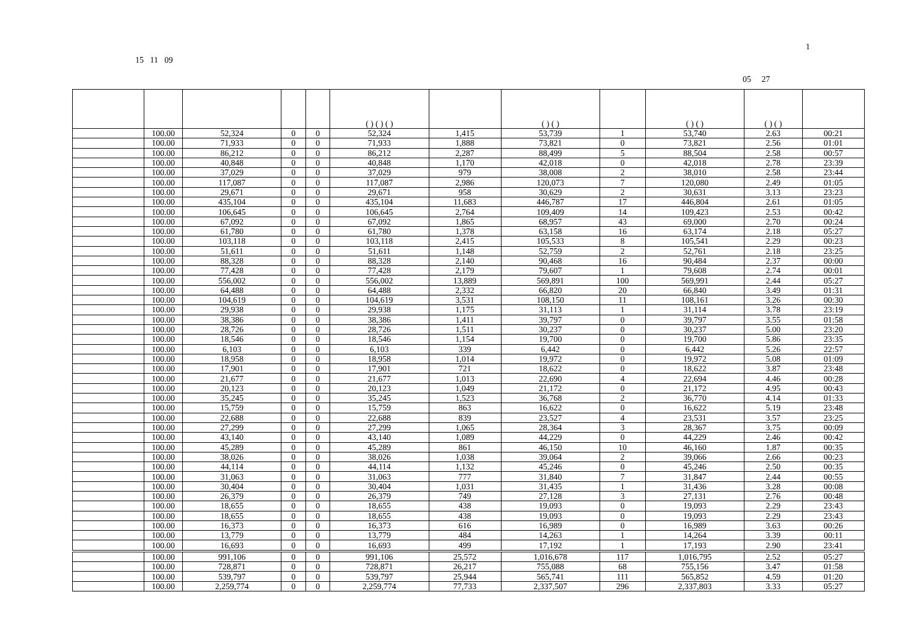1
15 11 09
05 27
| | | | | | ( ) ( ) ( ) | | ( ) ( ) | | ( ) ( ) | ( ) ( ) | |
| --- | --- | --- | --- | --- | --- | --- | --- | --- | --- | --- | --- |
| | 100.00 | 52,324 | 0 | 0 | 52,324 | 1,415 | 53,739 | 1 | 53,740 | 2.63 | 00:21 |
| | 100.00 | 71,933 | 0 | 0 | 71,933 | 1,888 | 73,821 | 0 | 73,821 | 2.56 | 01:01 |
| | 100.00 | 86,212 | 0 | 0 | 86,212 | 2,287 | 88,499 | 5 | 88,504 | 2.58 | 00:57 |
| | 100.00 | 40,848 | 0 | 0 | 40,848 | 1,170 | 42,018 | 0 | 42,018 | 2.78 | 23:39 |
| | 100.00 | 37,029 | 0 | 0 | 37,029 | 979 | 38,008 | 2 | 38,010 | 2.58 | 23:44 |
| | 100.00 | 117,087 | 0 | 0 | 117,087 | 2,986 | 120,073 | 7 | 120,080 | 2.49 | 01:05 |
| | 100.00 | 29,671 | 0 | 0 | 29,671 | 958 | 30,629 | 2 | 30,631 | 3.13 | 23:23 |
| | 100.00 | 435,104 | 0 | 0 | 435,104 | 11,683 | 446,787 | 17 | 446,804 | 2.61 | 01:05 |
| | 100.00 | 106,645 | 0 | 0 | 106,645 | 2,764 | 109,409 | 14 | 109,423 | 2.53 | 00:42 |
| | 100.00 | 67,092 | 0 | 0 | 67,092 | 1,865 | 68,957 | 43 | 69,000 | 2.70 | 00:24 |
| | 100.00 | 61,780 | 0 | 0 | 61,780 | 1,378 | 63,158 | 16 | 63,174 | 2.18 | 05:27 |
| | 100.00 | 103,118 | 0 | 0 | 103,118 | 2,415 | 105,533 | 8 | 105,541 | 2.29 | 00:23 |
| | 100.00 | 51,611 | 0 | 0 | 51,611 | 1,148 | 52,759 | 2 | 52,761 | 2.18 | 23:25 |
| | 100.00 | 88,328 | 0 | 0 | 88,328 | 2,140 | 90,468 | 16 | 90,484 | 2.37 | 00:00 |
| | 100.00 | 77,428 | 0 | 0 | 77,428 | 2,179 | 79,607 | 1 | 79,608 | 2.74 | 00:01 |
| | 100.00 | 556,002 | 0 | 0 | 556,002 | 13,889 | 569,891 | 100 | 569,991 | 2.44 | 05:27 |
| | 100.00 | 64,488 | 0 | 0 | 64,488 | 2,332 | 66,820 | 20 | 66,840 | 3.49 | 01:31 |
| | 100.00 | 104,619 | 0 | 0 | 104,619 | 3,531 | 108,150 | 11 | 108,161 | 3.26 | 00:30 |
| | 100.00 | 29,938 | 0 | 0 | 29,938 | 1,175 | 31,113 | 1 | 31,114 | 3.78 | 23:19 |
| | 100.00 | 38,386 | 0 | 0 | 38,386 | 1,411 | 39,797 | 0 | 39,797 | 3.55 | 01:58 |
| | 100.00 | 28,726 | 0 | 0 | 28,726 | 1,511 | 30,237 | 0 | 30,237 | 5.00 | 23:20 |
| | 100.00 | 18,546 | 0 | 0 | 18,546 | 1,154 | 19,700 | 0 | 19,700 | 5.86 | 23:35 |
| | 100.00 | 6,103 | 0 | 0 | 6,103 | 339 | 6,442 | 0 | 6,442 | 5.26 | 22:57 |
| | 100.00 | 18,958 | 0 | 0 | 18,958 | 1,014 | 19,972 | 0 | 19,972 | 5.08 | 01:09 |
| | 100.00 | 17,901 | 0 | 0 | 17,901 | 721 | 18,622 | 0 | 18,622 | 3.87 | 23:48 |
| | 100.00 | 21,677 | 0 | 0 | 21,677 | 1,013 | 22,690 | 4 | 22,694 | 4.46 | 00:28 |
| | 100.00 | 20,123 | 0 | 0 | 20,123 | 1,049 | 21,172 | 0 | 21,172 | 4.95 | 00:43 |
| | 100.00 | 35,245 | 0 | 0 | 35,245 | 1,523 | 36,768 | 2 | 36,770 | 4.14 | 01:33 |
| | 100.00 | 15,759 | 0 | 0 | 15,759 | 863 | 16,622 | 0 | 16,622 | 5.19 | 23:48 |
| | 100.00 | 22,688 | 0 | 0 | 22,688 | 839 | 23,527 | 4 | 23,531 | 3.57 | 23:25 |
| | 100.00 | 27,299 | 0 | 0 | 27,299 | 1,065 | 28,364 | 3 | 28,367 | 3.75 | 00:09 |
| | 100.00 | 43,140 | 0 | 0 | 43,140 | 1,089 | 44,229 | 0 | 44,229 | 2.46 | 00:42 |
| | 100.00 | 45,289 | 0 | 0 | 45,289 | 861 | 46,150 | 10 | 46,160 | 1.87 | 00:35 |
| | 100.00 | 38,026 | 0 | 0 | 38,026 | 1,038 | 39,064 | 2 | 39,066 | 2.66 | 00:23 |
| | 100.00 | 44,114 | 0 | 0 | 44,114 | 1,132 | 45,246 | 0 | 45,246 | 2.50 | 00:35 |
| | 100.00 | 31,063 | 0 | 0 | 31,063 | 777 | 31,840 | 7 | 31,847 | 2.44 | 00:55 |
| | 100.00 | 30,404 | 0 | 0 | 30,404 | 1,031 | 31,435 | 1 | 31,436 | 3.28 | 00:08 |
| | 100.00 | 26,379 | 0 | 0 | 26,379 | 749 | 27,128 | 3 | 27,131 | 2.76 | 00:48 |
| | 100.00 | 18,655 | 0 | 0 | 18,655 | 438 | 19,093 | 0 | 19,093 | 2.29 | 23:43 |
| | 100.00 | 18,655 | 0 | 0 | 18,655 | 438 | 19,093 | 0 | 19,093 | 2.29 | 23:43 |
| | 100.00 | 16,373 | 0 | 0 | 16,373 | 616 | 16,989 | 0 | 16,989 | 3.63 | 00:26 |
| | 100.00 | 13,779 | 0 | 0 | 13,779 | 484 | 14,263 | 1 | 14,264 | 3.39 | 00:11 |
| | 100.00 | 16,693 | 0 | 0 | 16,693 | 499 | 17,192 | 1 | 17,193 | 2.90 | 23:41 |
| | 100.00 | 991,106 | 0 | 0 | 991,106 | 25,572 | 1,016,678 | 117 | 1,016,795 | 2.52 | 05:27 |
| | 100.00 | 728,871 | 0 | 0 | 728,871 | 26,217 | 755,088 | 68 | 755,156 | 3.47 | 01:58 |
| | 100.00 | 539,797 | 0 | 0 | 539,797 | 25,944 | 565,741 | 111 | 565,852 | 4.59 | 01:20 |
| | 100.00 | 2,259,774 | 0 | 0 | 2,259,774 | 77,733 | 2,337,507 | 296 | 2,337,803 | 3.33 | 05:27 |